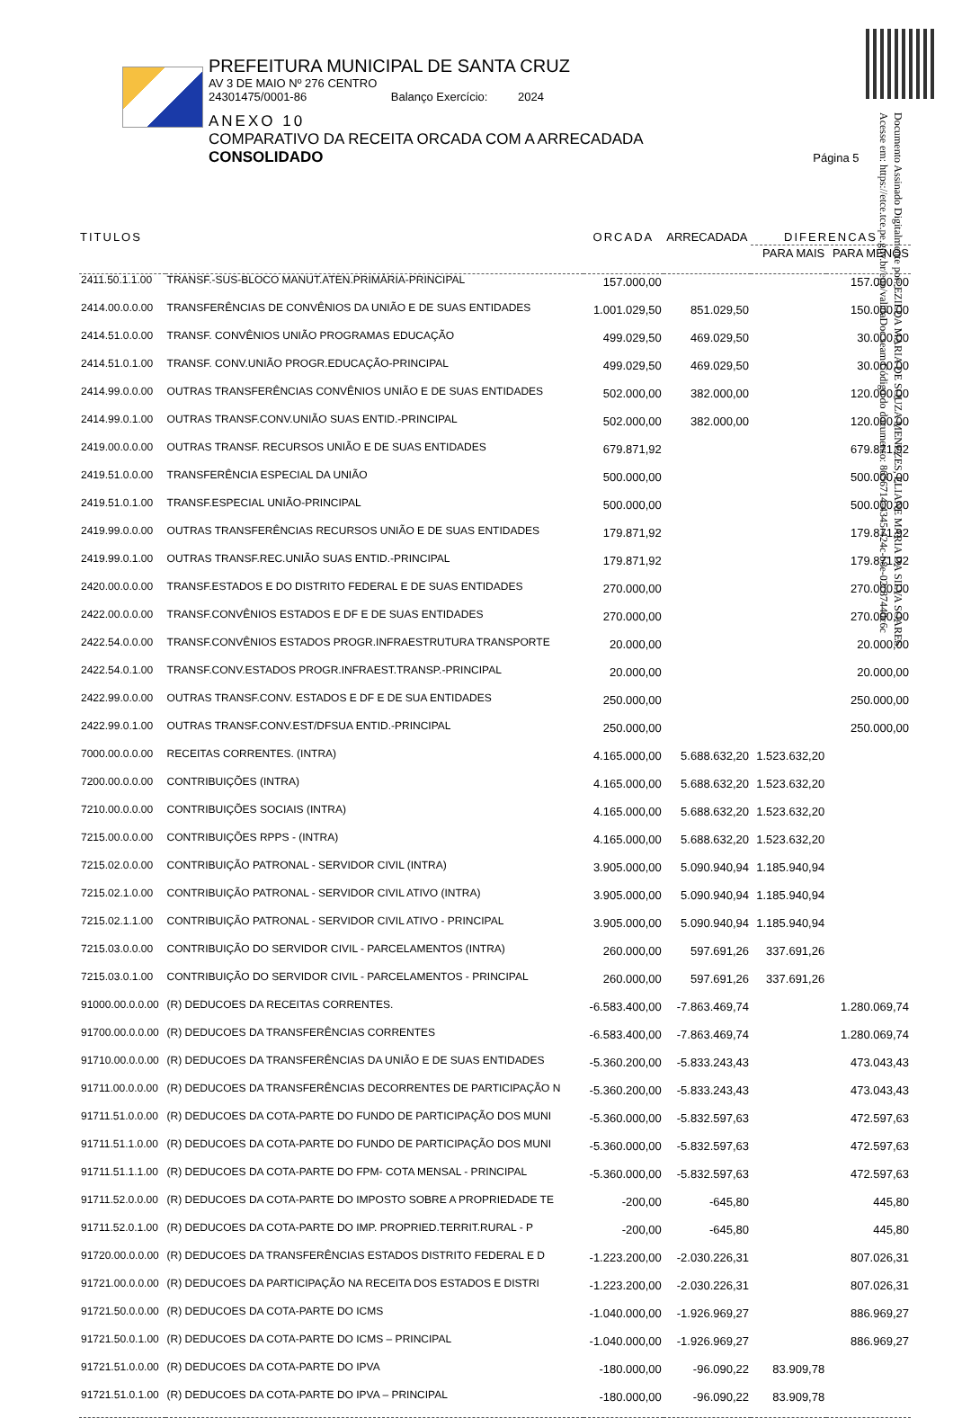PREFEITURA MUNICIPAL DE SANTA CRUZ
AV 3 DE MAIO Nº 276 CENTRO
24301475/0001-86 Balanço Exercício: 2024
ANEXO 10
COMPARATIVO DA RECEITA ORCADA COM A ARRECADADA
CONSOLIDADO Página 5
Documento Assinado Digitalmente por: EZILDA MARIA DE SOUZA MENEZES, ELIANE MARIA DA SILVA SOARES
Acesse em: https://etce.tce.pe.gov.br/epp/validaDoc.seam Código do documento: 8656714-4345-424c-b8e-02c87440c6c
| TITULOS | | ORCADA | ARRECADADA | DIFERENCAS | |
| --- | --- | --- | --- | --- | --- |
| | | | | PARA MAIS | PARA MENOS |
| 2411.50.1.1.00 | TRANSF.-SUS-BLOCO MANUT.ATEN.PRIMÁRIA-PRINCIPAL | 157.000,00 | | | 157.000,00 |
| 2414.00.0.0.00 | TRANSFERÊNCIAS DE CONVÊNIOS DA UNIÃO E DE SUAS ENTIDADES | 1.001.029,50 | 851.029,50 | | 150.000,00 |
| 2414.51.0.0.00 | TRANSF. CONVÊNIOS UNIÃO PROGRAMAS EDUCAÇÃO | 499.029,50 | 469.029,50 | | 30.000,00 |
| 2414.51.0.1.00 | TRANSF. CONV.UNIÃO PROGR.EDUCAÇÃO-PRINCIPAL | 499.029,50 | 469.029,50 | | 30.000,00 |
| 2414.99.0.0.00 | OUTRAS TRANSFERÊNCIAS CONVÊNIOS UNIÃO E DE SUAS ENTIDADES | 502.000,00 | 382.000,00 | | 120.000,00 |
| 2414.99.0.1.00 | OUTRAS TRANSF.CONV.UNIÃO SUAS ENTID.-PRINCIPAL | 502.000,00 | 382.000,00 | | 120.000,00 |
| 2419.00.0.0.00 | OUTRAS TRANSF. RECURSOS UNIÃO E DE SUAS ENTIDADES | 679.871,92 | | | 679.871,92 |
| 2419.51.0.0.00 | TRANSFERÊNCIA ESPECIAL DA UNIÃO | 500.000,00 | | | 500.000,00 |
| 2419.51.0.1.00 | TRANSF.ESPECIAL UNIÃO-PRINCIPAL | 500.000,00 | | | 500.000,00 |
| 2419.99.0.0.00 | OUTRAS TRANSFERÊNCIAS RECURSOS UNIÃO E DE SUAS ENTIDADES | 179.871,92 | | | 179.871,92 |
| 2419.99.0.1.00 | OUTRAS TRANSF.REC.UNIÃO SUAS ENTID.-PRINCIPAL | 179.871,92 | | | 179.871,92 |
| 2420.00.0.0.00 | TRANSF.ESTADOS E DO DISTRITO FEDERAL E DE SUAS ENTIDADES | 270.000,00 | | | 270.000,00 |
| 2422.00.0.0.00 | TRANSF.CONVÊNIOS ESTADOS E DF E DE SUAS ENTIDADES | 270.000,00 | | | 270.000,00 |
| 2422.54.0.0.00 | TRANSF.CONVÊNIOS ESTADOS PROGR.INFRAESTRUTURA TRANSPORTE | 20.000,00 | | | 20.000,00 |
| 2422.54.0.1.00 | TRANSF.CONV.ESTADOS PROGR.INFRAEST.TRANSP.-PRINCIPAL | 20.000,00 | | | 20.000,00 |
| 2422.99.0.0.00 | OUTRAS TRANSF.CONV. ESTADOS E DF E DE SUA ENTIDADES | 250.000,00 | | | 250.000,00 |
| 2422.99.0.1.00 | OUTRAS TRANSF.CONV.EST/DFSUA ENTID.-PRINCIPAL | 250.000,00 | | | 250.000,00 |
| 7000.00.0.0.00 | RECEITAS CORRENTES. (INTRA) | 4.165.000,00 | 5.688.632,20 | 1.523.632,20 | |
| 7200.00.0.0.00 | CONTRIBUIÇÕES (INTRA) | 4.165.000,00 | 5.688.632,20 | 1.523.632,20 | |
| 7210.00.0.0.00 | CONTRIBUIÇÕES SOCIAIS (INTRA) | 4.165.000,00 | 5.688.632,20 | 1.523.632,20 | |
| 7215.00.0.0.00 | CONTRIBUIÇÕES RPPS - (INTRA) | 4.165.000,00 | 5.688.632,20 | 1.523.632,20 | |
| 7215.02.0.0.00 | CONTRIBUIÇÃO PATRONAL - SERVIDOR CIVIL (INTRA) | 3.905.000,00 | 5.090.940,94 | 1.185.940,94 | |
| 7215.02.1.0.00 | CONTRIBUIÇÃO PATRONAL - SERVIDOR CIVIL ATIVO (INTRA) | 3.905.000,00 | 5.090.940,94 | 1.185.940,94 | |
| 7215.02.1.1.00 | CONTRIBUIÇÃO PATRONAL - SERVIDOR CIVIL ATIVO - PRINCIPAL | 3.905.000,00 | 5.090.940,94 | 1.185.940,94 | |
| 7215.03.0.0.00 | CONTRIBUIÇÃO DO SERVIDOR CIVIL - PARCELAMENTOS (INTRA) | 260.000,00 | 597.691,26 | 337.691,26 | |
| 7215.03.0.1.00 | CONTRIBUIÇÃO DO SERVIDOR CIVIL - PARCELAMENTOS - PRINCIPAL | 260.000,00 | 597.691,26 | 337.691,26 | |
| 91000.00.0.0.00 | (R) DEDUCOES DA RECEITAS CORRENTES. | -6.583.400,00 | -7.863.469,74 | | 1.280.069,74 |
| 91700.00.0.0.00 | (R) DEDUCOES DA TRANSFERÊNCIAS CORRENTES | -6.583.400,00 | -7.863.469,74 | | 1.280.069,74 |
| 91710.00.0.0.00 | (R) DEDUCOES DA TRANSFERÊNCIAS DA UNIÃO E DE SUAS ENTIDADES | -5.360.200,00 | -5.833.243,43 | | 473.043,43 |
| 91711.00.0.0.00 | (R) DEDUCOES DA TRANSFERÊNCIAS DECORRENTES DE PARTICIPAÇÃO N | -5.360.200,00 | -5.833.243,43 | | 473.043,43 |
| 91711.51.0.0.00 | (R) DEDUCOES DA COTA-PARTE DO FUNDO DE PARTICIPAÇÃO DOS MUNI | -5.360.000,00 | -5.832.597,63 | | 472.597,63 |
| 91711.51.1.0.00 | (R) DEDUCOES DA COTA-PARTE DO FUNDO DE PARTICIPAÇÃO DOS MUNI | -5.360.000,00 | -5.832.597,63 | | 472.597,63 |
| 91711.51.1.1.00 | (R) DEDUCOES DA COTA-PARTE DO FPM- COTA MENSAL - PRINCIPAL | -5.360.000,00 | -5.832.597,63 | | 472.597,63 |
| 91711.52.0.0.00 | (R) DEDUCOES DA COTA-PARTE DO IMPOSTO SOBRE A PROPRIEDADE TE | -200,00 | -645,80 | | 445,80 |
| 91711.52.0.1.00 | (R) DEDUCOES DA COTA-PARTE DO IMP. PROPRIED.TERRIT.RURAL - P | -200,00 | -645,80 | | 445,80 |
| 91720.00.0.0.00 | (R) DEDUCOES DA TRANSFERÊNCIAS ESTADOS DISTRITO FEDERAL E D | -1.223.200,00 | -2.030.226,31 | | 807.026,31 |
| 91721.00.0.0.00 | (R) DEDUCOES DA PARTICIPAÇÃO NA RECEITA DOS ESTADOS E DISTRI | -1.223.200,00 | -2.030.226,31 | | 807.026,31 |
| 91721.50.0.0.00 | (R) DEDUCOES DA COTA-PARTE DO ICMS | -1.040.000,00 | -1.926.969,27 | | 886.969,27 |
| 91721.50.0.1.00 | (R) DEDUCOES DA COTA-PARTE DO ICMS – PRINCIPAL | -1.040.000,00 | -1.926.969,27 | | 886.969,27 |
| 91721.51.0.0.00 | (R) DEDUCOES DA COTA-PARTE DO IPVA | -180.000,00 | -96.090,22 | 83.909,78 | |
| 91721.51.0.1.00 | (R) DEDUCOES DA COTA-PARTE DO IPVA – PRINCIPAL | -180.000,00 | -96.090,22 | 83.909,78 | |